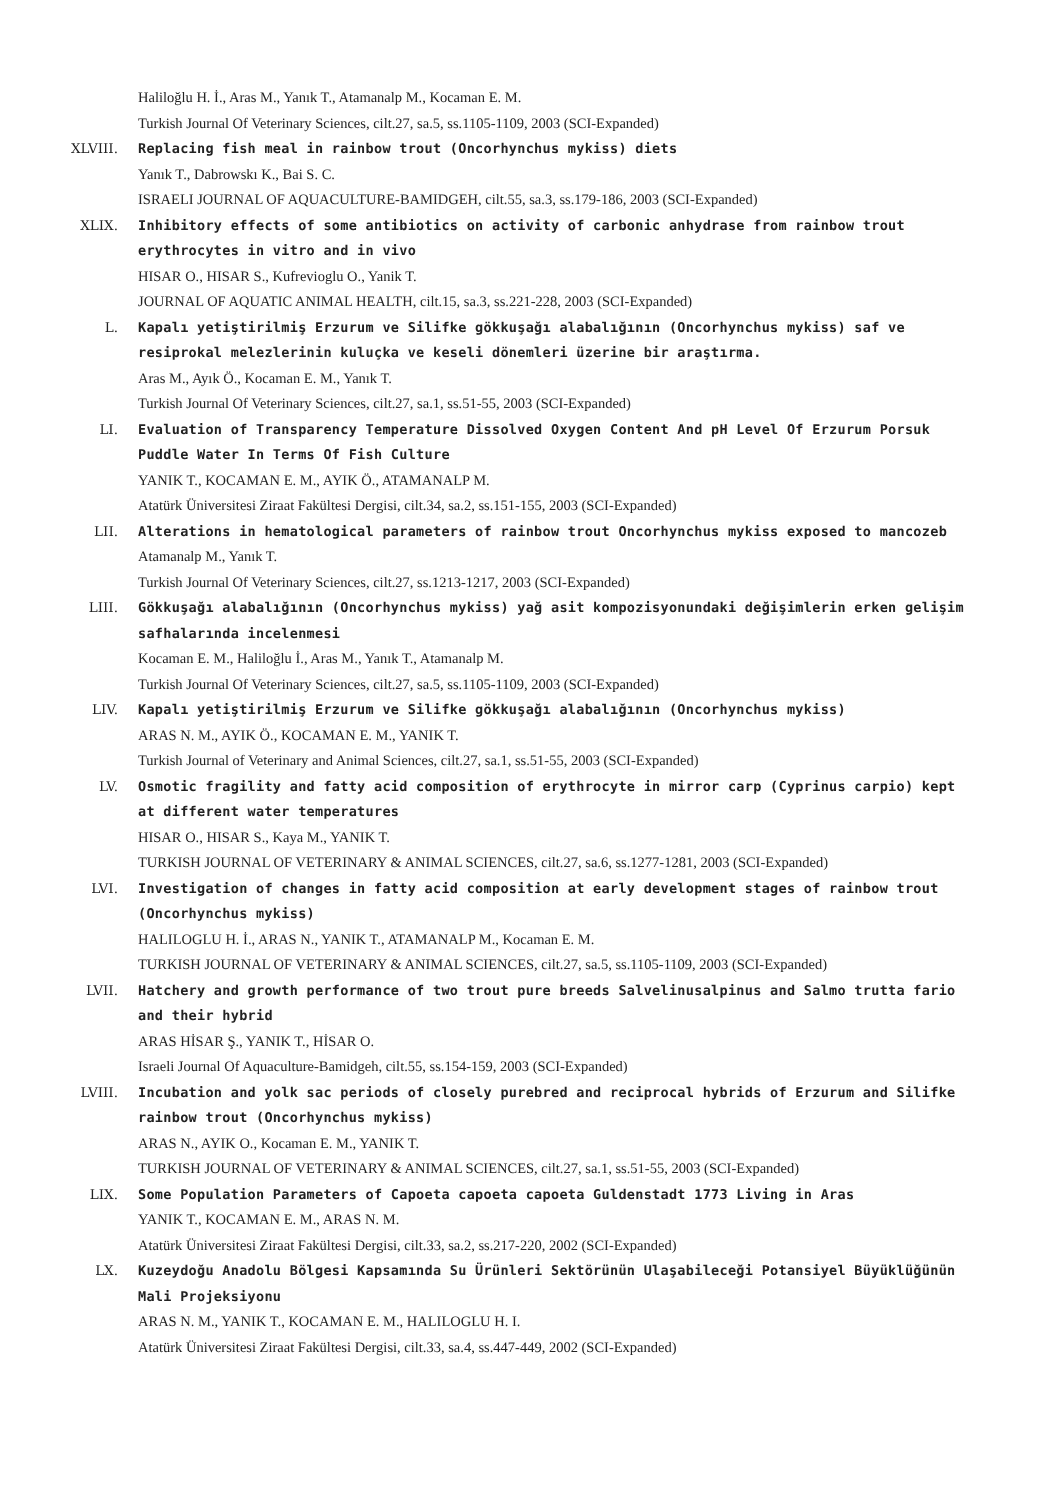Haliloğlu H. İ., Aras M., Yanık T., Atamanalp M., Kocaman E. M.
Turkish Journal Of Veterinary Sciences, cilt.27, sa.5, ss.1105-1109, 2003 (SCI-Expanded)
XLVIII. Replacing fish meal in rainbow trout (Oncorhynchus mykiss) diets
Yanık T., Dabrowskı K., Bai S. C.
ISRAELI JOURNAL OF AQUACULTURE-BAMIDGEH, cilt.55, sa.3, ss.179-186, 2003 (SCI-Expanded)
XLIX. Inhibitory effects of some antibiotics on activity of carbonic anhydrase from rainbow trout erythrocytes in vitro and in vivo
HISAR O., HISAR S., Kufrevioglu O., Yanik T.
JOURNAL OF AQUATIC ANIMAL HEALTH, cilt.15, sa.3, ss.221-228, 2003 (SCI-Expanded)
L. Kapalı yetiştirilmiş Erzurum ve Silifke gökkuşağı alabalığının (Oncorhynchus mykiss) saf ve resiprokal melezlerinin kuluçka ve keseli dönemleri üzerine bir araştırma.
Aras M., Ayık Ö., Kocaman E. M., Yanık T.
Turkish Journal Of Veterinary Sciences, cilt.27, sa.1, ss.51-55, 2003 (SCI-Expanded)
LI. Evaluation of Transparency Temperature Dissolved Oxygen Content And pH Level Of Erzurum Porsuk Puddle Water In Terms Of Fish Culture
YANIK T., KOCAMAN E. M., AYIK Ö., ATAMANALP M.
Atatürk Üniversitesi Ziraat Fakültesi Dergisi, cilt.34, sa.2, ss.151-155, 2003 (SCI-Expanded)
LII. Alterations in hematological parameters of rainbow trout Oncorhynchus mykiss exposed to mancozeb
Atamanalp M., Yanık T.
Turkish Journal Of Veterinary Sciences, cilt.27, ss.1213-1217, 2003 (SCI-Expanded)
LIII. Gökkuşağı alabalığının (Oncorhynchus mykiss) yağ asit kompozisyonundaki değişimlerin erken gelişim safhalarında incelenmesi
Kocaman E. M., Haliloğlu İ., Aras M., Yanık T., Atamanalp M.
Turkish Journal Of Veterinary Sciences, cilt.27, sa.5, ss.1105-1109, 2003 (SCI-Expanded)
LIV. Kapalı yetiştirilmiş Erzurum ve Silifke gökkuşağı alabalığının (Oncorhynchus mykiss)
ARAS N. M., AYIK Ö., KOCAMAN E. M., YANIK T.
Turkish Journal of Veterinary and Animal Sciences, cilt.27, sa.1, ss.51-55, 2003 (SCI-Expanded)
LV. Osmotic fragility and fatty acid composition of erythrocyte in mirror carp (Cyprinus carpio) kept at different water temperatures
HISAR O., HISAR S., Kaya M., YANIK T.
TURKISH JOURNAL OF VETERINARY & ANIMAL SCIENCES, cilt.27, sa.6, ss.1277-1281, 2003 (SCI-Expanded)
LVI. Investigation of changes in fatty acid composition at early development stages of rainbow trout (Oncorhynchus mykiss)
HALILOGLU H. İ., ARAS N., YANIK T., ATAMANALP M., Kocaman E. M.
TURKISH JOURNAL OF VETERINARY & ANIMAL SCIENCES, cilt.27, sa.5, ss.1105-1109, 2003 (SCI-Expanded)
LVII. Hatchery and growth performance of two trout pure breeds Salvelinusalpinus and Salmo trutta fario and their hybrid
ARAS HİSAR Ş., YANIK T., HİSAR O.
Israeli Journal Of Aquaculture-Bamidgeh, cilt.55, ss.154-159, 2003 (SCI-Expanded)
LVIII. Incubation and yolk sac periods of closely purebred and reciprocal hybrids of Erzurum and Silifke rainbow trout (Oncorhynchus mykiss)
ARAS N., AYIK O., Kocaman E. M., YANIK T.
TURKISH JOURNAL OF VETERINARY & ANIMAL SCIENCES, cilt.27, sa.1, ss.51-55, 2003 (SCI-Expanded)
LIX. Some Population Parameters of Capoeta capoeta capoeta Guldenstadt 1773 Living in Aras
YANIK T., KOCAMAN E. M., ARAS N. M.
Atatürk Üniversitesi Ziraat Fakültesi Dergisi, cilt.33, sa.2, ss.217-220, 2002 (SCI-Expanded)
LX. Kuzeydoğu Anadolu Bölgesi Kapsamında Su Ürünleri Sektörünün Ulaşabileceği Potansiyel Büyüklüğünün Mali Projeksiyonu
ARAS N. M., YANIK T., KOCAMAN E. M., HALILOGLU H. I.
Atatürk Üniversitesi Ziraat Fakültesi Dergisi, cilt.33, sa.4, ss.447-449, 2002 (SCI-Expanded)